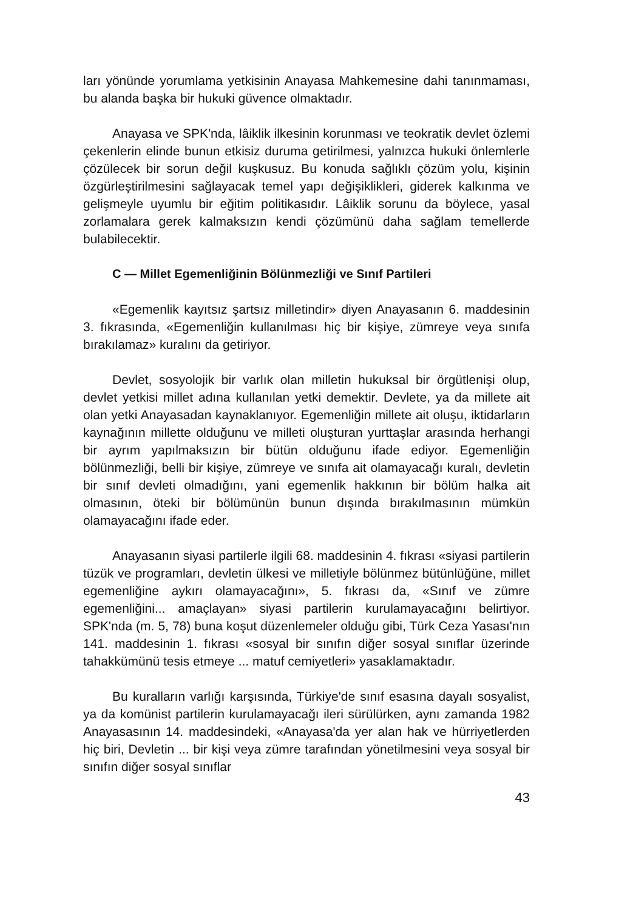ları yönünde yorumlama yetkisinin Anayasa Mahkemesine dahi tanınmaması, bu alanda başka bir hukuki güvence olmaktadır.
Anayasa ve SPK'nda, lâiklik ilkesinin korunması ve teokratik devlet özlemi çekenlerin elinde bunun etkisiz duruma getirilmesi, yalnızca hukuki önlemlerle çözülecek bir sorun değil kuşkusuz. Bu konuda sağlıklı çözüm yolu, kişinin özgürleştirilmesini sağlayacak temel yapı değişiklikleri, giderek kalkınma ve gelişmeyle uyumlu bir eğitim politikasıdır. Lâiklik sorunu da böylece, yasal zorlamalara gerek kalmaksızın kendi çözümünü daha sağlam temellerde bulabilecektir.
C — Millet Egemenliğinin Bölünmezliği ve Sınıf Partileri
«Egemenlik kayıtsız şartsız milletindir» diyen Anayasanın 6. maddesinin 3. fıkrasında, «Egemenliğin kullanılması hiç bir kişiye, zümreye veya sınıfa bırakılamaz» kuralını da getiriyor.
Devlet, sosyolojik bir varlık olan milletin hukuksal bir örgütlenişi olup, devlet yetkisi millet adına kullanılan yetki demektir. Devlete, ya da millete ait olan yetki Anayasadan kaynaklanıyor. Egemenliğin millete ait oluşu, iktidarların kaynağının millette olduğunu ve milleti oluşturan yurttaşlar arasında herhangi bir ayrım yapılmaksızın bir bütün olduğunu ifade ediyor. Egemenliğin bölünmezliği, belli bir kişiye, zümreye ve sınıfa ait olamayacağı kuralı, devletin bir sınıf devleti olmadığını, yani egemenlik hakkının bir bölüm halka ait olmasının, öteki bir bölümünün bunun dışında bırakılmasının mümkün olamayacağını ifade eder.
Anayasanın siyasi partilerle ilgili 68. maddesinin 4. fıkrası «siyasi partilerin tüzük ve programları, devletin ülkesi ve milletiyle bölünmez bütünlüğüne, millet egemenliğine aykırı olamayacağını», 5. fıkrası da, «Sınıf ve zümre egemenliğini... amaçlayan» siyasi partilerin kurulamayacağını belirtiyor. SPK'nda (m. 5, 78) buna koşut düzenlemeler olduğu gibi, Türk Ceza Yasası'nın 141. maddesinin 1. fıkrası «sosyal bir sınıfın diğer sosyal sınıflar üzerinde tahakkümünü tesis etmeye ... matuf cemiyetleri» yasaklamaktadır.
Bu kuralların varlığı karşısında, Türkiye'de sınıf esasına dayalı sosyalist, ya da komünist partilerin kurulamayacağı ileri sürülürken, aynı zamanda 1982 Anayasasının 14. maddesindeki, «Anayasa'da yer alan hak ve hürriyetlerden hiç biri, Devletin ... bir kişi veya zümre tarafından yönetilmesini veya sosyal bir sınıfın diğer sosyal sınıflar
43